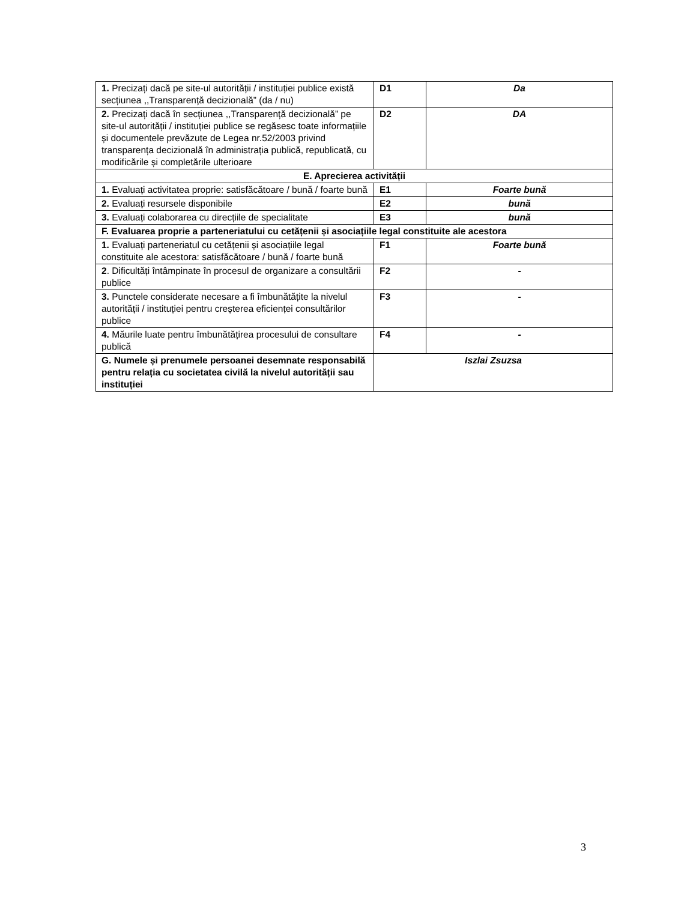| 1. Precizați dacă pe site-ul autorității / instituției publice există secțiunea ,,Transparență decizională” (da / nu) | D1 | Da |
| 2. Precizați dacă în secțiunea ,,Transparență decizională” pe site-ul autorității / instituției publice se regăsesc toate informațiile și documentele prevăzute de Legea nr.52/2003 privind transparența decizională în administrația publică, republicată, cu modificările și completările ulterioare | D2 | DA |
| E. Aprecierea activității | | |
| 1. Evaluați activitatea proprie: satisfăcătoare / bună / foarte bună | E1 | Foarte bună |
| 2. Evaluați resursele disponibile | E2 | bună |
| 3. Evaluați colaborarea cu direcțiile de specialitate | E3 | bună |
| F. Evaluarea proprie a parteneriatului cu cetățenii și asociațiile legal constituite ale acestora | | |
| 1. Evaluați parteneriatul cu cetățenii și asociațiile legal constituite ale acestora: satisfăcătoare / bună / foarte bună | F1 | Foarte bună |
| 2 . Dificultăți întâmpinate în procesul de organizare a consultării publice | F2 | - |
| 3. Punctele considerate necesare a fi îmbunătățite la nivelul autorității / instituției pentru creșterea eficienței consultărilor publice | F3 | - |
| 4. Măurile luate pentru îmbunătățirea procesului de consultare publică | F4 | - |
| G. Numele și prenumele persoanei desemnate responsabilă pentru relația cu societatea civilă la nivelul autorității sau instituției | Iszlai Zsuzsa | |
3